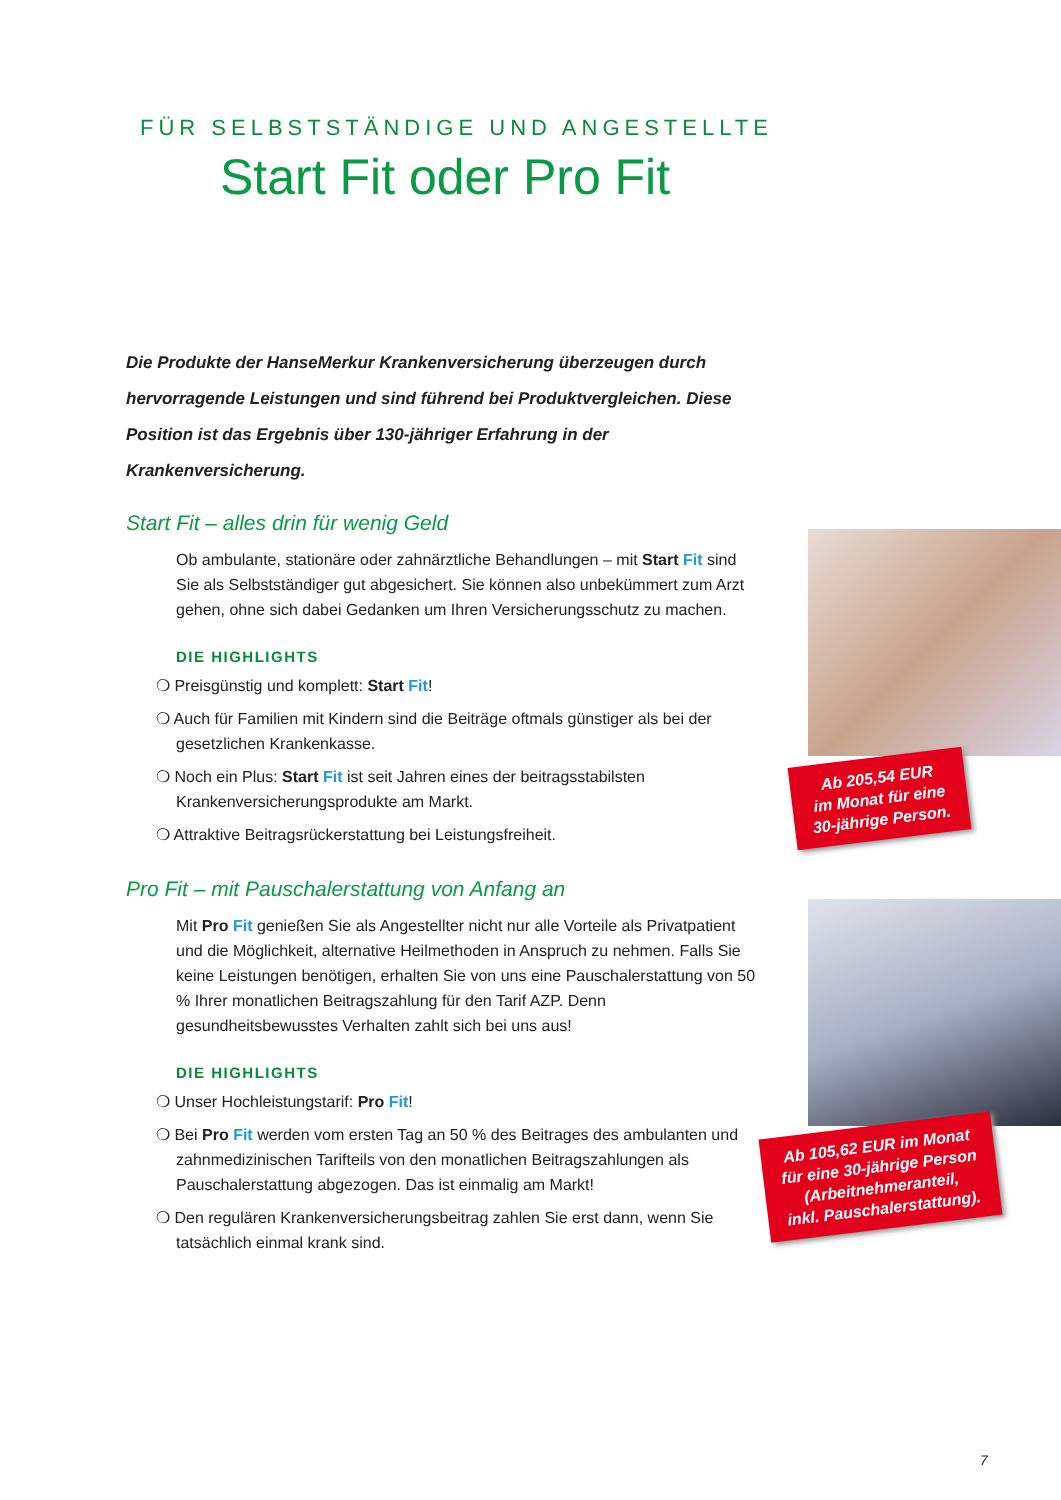FÜR SELBSTSTÄNDIGE UND ANGESTELLTE
Start Fit oder Pro Fit
Die Produkte der HanseMerkur Krankenversicherung überzeugen durch hervorragende Leistungen und sind führend bei Produktvergleichen. Diese Position ist das Ergebnis über 130-jähriger Erfahrung in der Krankenversicherung.
Start Fit – alles drin für wenig Geld
Ob ambulante, stationäre oder zahnärztliche Behandlungen – mit Start Fit sind Sie als Selbstständiger gut abgesichert. Sie können also unbekümmert zum Arzt gehen, ohne sich dabei Gedanken um Ihren Versicherungsschutz zu machen.
DIE HIGHLIGHTS
❍ Preisgünstig und komplett: Start Fit!
❍ Auch für Familien mit Kindern sind die Beiträge oftmals günstiger als bei der gesetzlichen Krankenkasse.
❍ Noch ein Plus: Start Fit ist seit Jahren eines der beitragsstabilsten Krankenversicherungsprodukte am Markt.
❍ Attraktive Beitragsrückerstattung bei Leistungsfreiheit.
Pro Fit – mit Pauschalerstattung von Anfang an
Mit Pro Fit genießen Sie als Angestellter nicht nur alle Vorteile als Privatpatient und die Möglichkeit, alternative Heilmethoden in Anspruch zu nehmen. Falls Sie keine Leistungen benötigen, erhalten Sie von uns eine Pauschalerstattung von 50 % Ihrer monatlichen Beitragszahlung für den Tarif AZP. Denn gesundheitsbewusstes Verhalten zahlt sich bei uns aus!
DIE HIGHLIGHTS
❍ Unser Hochleistungstarif: Pro Fit!
❍ Bei Pro Fit werden vom ersten Tag an 50 % des Beitrages des ambulanten und zahnmedizinischen Tarifteils von den monatlichen Beitragszahlungen als Pauschalerstattung abgezogen. Das ist einmalig am Markt!
❍ Den regulären Krankenversicherungsbeitrag zahlen Sie erst dann, wenn Sie tatsächlich einmal krank sind.
Ab 205,54 EUR
im Monat für eine
30-jährige Person.
Ab 105,62 EUR im Monat
für eine 30-jährige Person
(Arbeitnehmeranteil,
inkl. Pauschalerstattung).
7